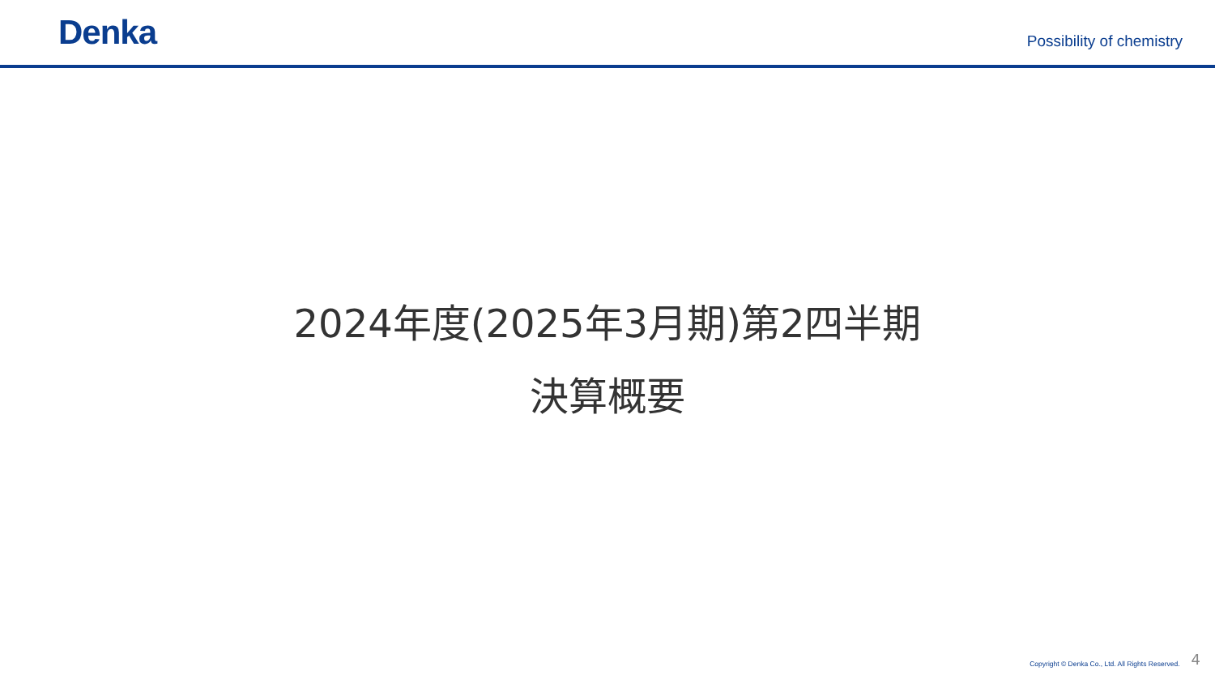Denka
Possibility of chemistry
2024年度(2025年3月期)第2四半期
決算概要
Copyright © Denka Co., Ltd. All Rights Reserved. 4